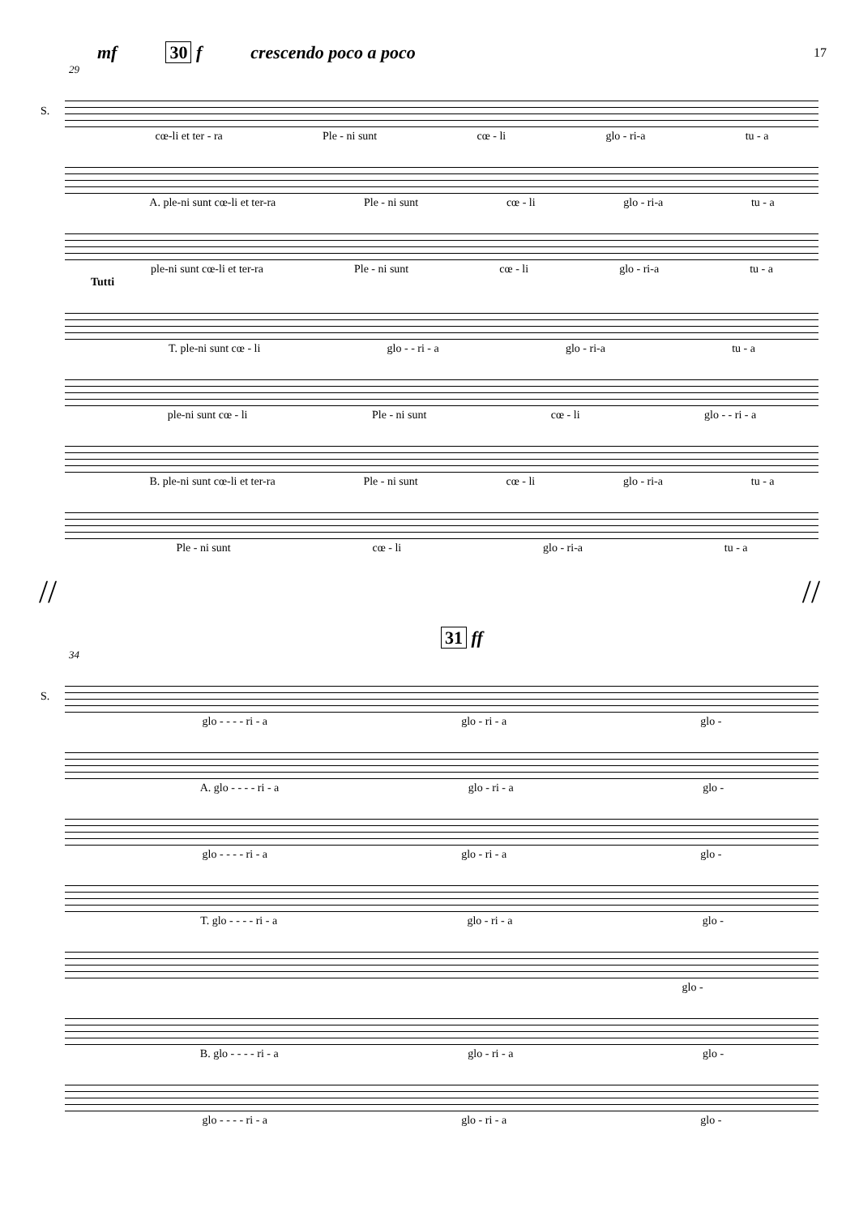mf 30 f crescendo poco a poco 17
29
S.
cœ-li et ter - ra Ple - ni sunt cœ - li glo - ri-a tu - a
A. ple-ni sunt cœ-li et ter-ra Ple - ni sunt cœ - li glo - ri-a tu - a
ple-ni sunt cœ-li et ter-ra Ple - ni sunt cœ - li glo - ri-a tu - a
Tutti
T. ple-ni sunt cœ - li glo - - ri - a glo - ri-a tu - a
ple-ni sunt cœ - li Ple - ni sunt cœ - li glo - - ri - a
B. ple-ni sunt cœ-li et ter-ra Ple - ni sunt cœ - li glo - ri-a tu - a
Ple - ni sunt cœ - li glo - ri-a tu - a
// //
31 ff
34
S.
glo - - - - ri - a glo - ri - a glo -
A. glo - - - - ri - a glo - ri - a glo -
glo - - - - ri - a glo - ri - a glo -
T. glo - - - - ri - a glo - ri - a glo -
glo -
B. glo - - - - ri - a glo - ri - a glo -
glo - - - - ri - a glo - ri - a glo -